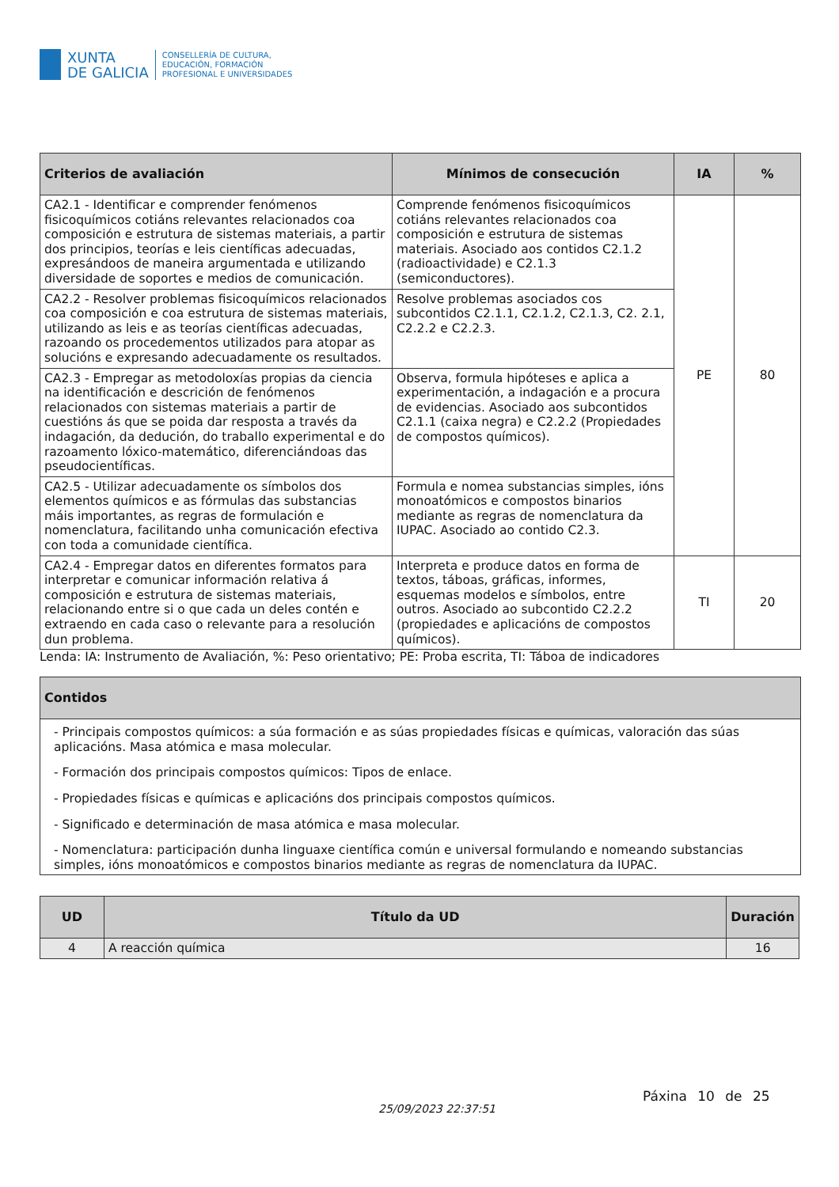XUNTA
DE GALICIA
CONSELLERÍA DE CULTURA,
EDUCACIÓN, FORMACIÓN
PROFESIONAL E UNIVERSIDADES
| Criterios de avaliación | Mínimos de consecución | IA | % |
| --- | --- | --- | --- |
| CA2.1 - Identificar e comprender fenómenos fisicoquímicos cotiáns relevantes relacionados coa composición e estrutura de sistemas materiais, a partir dos principios, teorías e leis científicas adecuadas, expresándoos de maneira argumentada e utilizando diversidade de soportes e medios de comunicación. | Comprende fenómenos fisicoquímicos cotiáns relevantes relacionados coa composición e estrutura de sistemas materiais. Asociado aos contidos C2.1.2 (radioactividade) e C2.1.3 (semiconductores). | PE | 80 |
| CA2.2 - Resolver problemas fisicoquímicos relacionados coa composición e coa estrutura de sistemas materiais, utilizando as leis e as teorías científicas adecuadas, razoando os procedementos utilizados para atopar as solucións e expresando adecuadamente os resultados. | Resolve problemas asociados cos subcontidos C2.1.1, C2.1.2, C2.1.3, C2. 2.1, C2.2.2 e C2.2.3. | | |
| CA2.3 - Empregar as metodoloxías propias da ciencia na identificación e descrición de fenómenos relacionados con sistemas materiais a partir de cuestións ás que se poida dar resposta a través da indagación, da dedución, do traballo experimental e do razoamento lóxico-matemático, diferenciándoas das pseudocientíficas. | Observa, formula hipóteses e aplica a experimentación, a indagación e a procura de evidencias. Asociado aos subcontidos C2.1.1 (caixa negra) e C2.2.2 (Propiedades de compostos químicos). | | |
| CA2.5 - Utilizar adecuadamente os símbolos dos elementos químicos e as fórmulas das substancias máis importantes, as regras de formulación e nomenclatura, facilitando unha comunicación efectiva con toda a comunidade científica. | Formula e nomea substancias simples, ións monoatómicos e compostos binarios mediante as regras de nomenclatura da IUPAC. Asociado ao contido C2.3. | | |
| CA2.4 - Empregar datos en diferentes formatos para interpretar e comunicar información relativa á composición e estrutura de sistemas materiais, relacionando entre si o que cada un deles contén e extraendo en cada caso o relevante para a resolución dun problema. | Interpreta e produce datos en forma de textos, táboas, gráficas, informes, esquemas modelos e símbolos, entre outros. Asociado ao subcontido C2.2.2 (propiedades e aplicacións de compostos químicos). | TI | 20 |
Lenda: IA: Instrumento de Avaliación, %: Peso orientativo; PE: Proba escrita, TI: Táboa de indicadores
| Contidos |
| --- |
| - Principais compostos químicos: a súa formación e as súas propiedades físicas e químicas, valoración das súas aplicacións. Masa atómica e masa molecular. - Formación dos principais compostos químicos: Tipos de enlace. - Propiedades físicas e químicas e aplicacións dos principais compostos químicos. - Significado e determinación de masa atómica e masa molecular. - Nomenclatura: participación dunha linguaxe científica común e universal formulando e nomeando substancias simples, ións monoatómicos e compostos binarios mediante as regras de nomenclatura da IUPAC. |
| UD | Título da UD | Duración |
| --- | --- | --- |
| 4 | A reacción química | 16 |
Páxina 10 de 25
25/09/2023 22:37:51